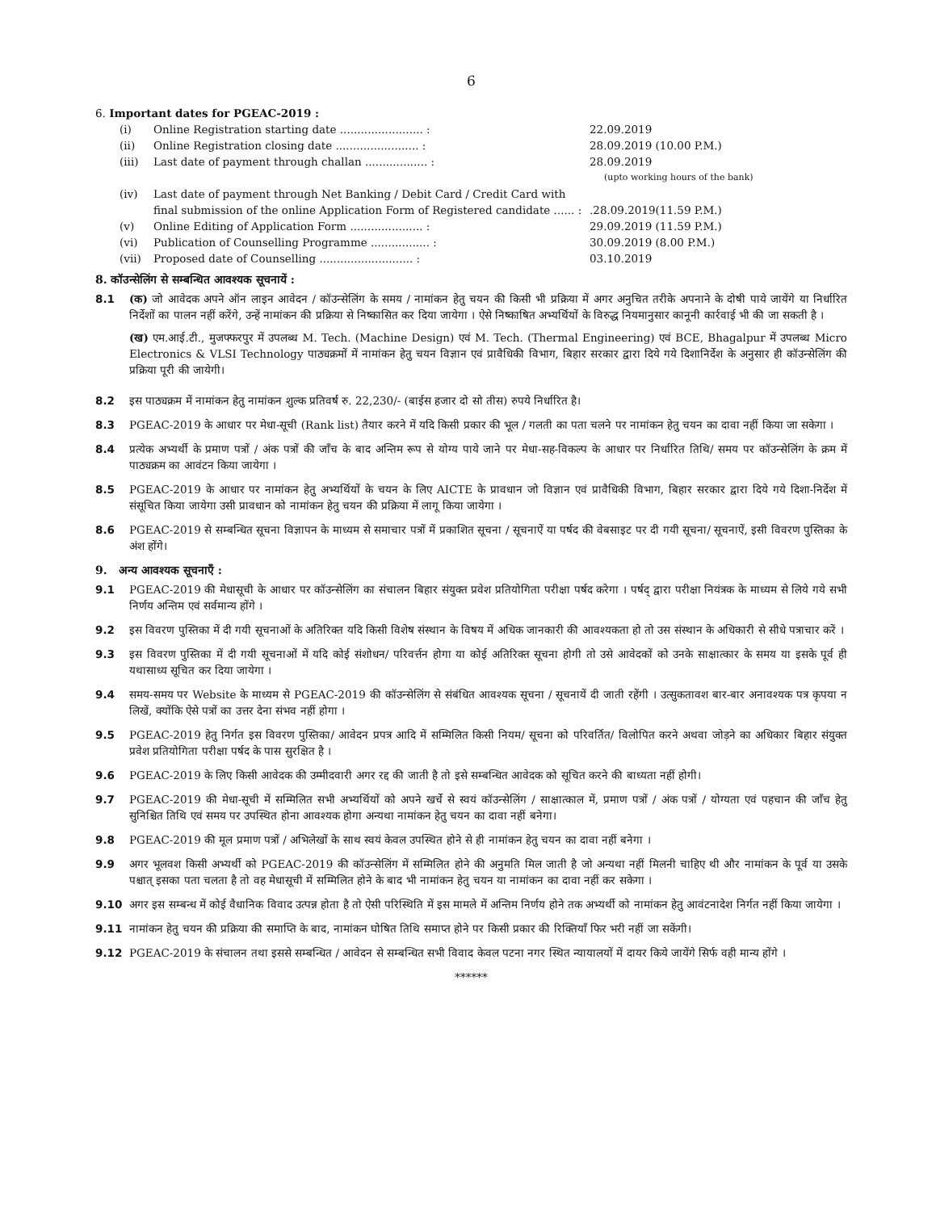6
6. Important dates for PGEAC-2019 :
(i) Online Registration starting date ........................ : 22.09.2019
(ii) Online Registration closing date ........................ : 28.09.2019 (10.00 P.M.)
(iii) Last date of payment through challan .................. : 28.09.2019
(upto working hours of the bank)
(iv) Last date of payment through Net Banking / Debit Card / Credit Card with final submission of the online Application Form of Registered candidate ...... :
.28.09.2019(11.59 P.M.)
(v) Online Editing of Application Form ..................... : 29.09.2019 (11.59 P.M.)
(vi) Publication of Counselling Programme ................. : 30.09.2019 (8.00 P.M.)
(vii) Proposed date of Counselling ........................... : 03.10.2019
8. कॉउन्सेलिंग से सम्बन्धित आवश्यक सूचनायें :
8.1 (क) जो आवेदक अपने ऑन लाइन आवेदन / कॉउन्सेलिंग के समय / नामांकन हेतु चयन की किसी भी प्रक्रिया में अगर अनुचित तरीके अपनाने के दोषी पाये जायेंगे या निर्धारित निर्देशों का पालन नहीं करेंगे, उन्हें नामांकन की प्रक्रिया से निष्कासित कर दिया जायेगा । ऐसे निष्काषित अभ्यर्थियों के विरुद्ध नियमानुसार कानूनी कार्रवाई भी की जा सकती है ।
(ख) एम.आई.टी., मुजफ्फरपुर में उपलब्ध M. Tech. (Machine Design) एवं M. Tech. (Thermal Engineering) एवं BCE, Bhagalpur में उपलब्ध Micro Electronics & VLSI Technology पाठ्यक्रमों में नामांकन हेतु चयन विज्ञान एवं प्रावैधिकी विभाग, बिहार सरकार द्वारा दिये गये दिशानिर्देश के अनुसार ही कॉउन्सेलिंग की प्रक्रिया पूरी की जायेगी।
8.2 इस पाठ्यक्रम में नामांकन हेतु नामांकन शुल्क प्रतिवर्ष रु. 22,230/- (बाईस हजार दो सो तीस) रुपये निर्धारित है।
8.3 PGEAC-2019 के आधार पर मेधा-सूची (Rank list) तैयार करने में यदि किसी प्रकार की भूल / गलती का पता चलने पर नामांकन हेतु चयन का दावा नहीं किया जा सकेगा ।
8.4 प्रत्येक अभ्यर्थी के प्रमाण पत्रों / अंक पत्रों की जाँच के बाद अन्तिम रूप से योग्य पाये जाने पर मेधा-सह-विकल्प के आधार पर निर्धारित तिथि/ समय पर कॉउन्सेलिंग के क्रम में पाठ्यक्रम का आवंटन किया जायेगा ।
8.5 PGEAC-2019 के आधार पर नामांकन हेतु अभ्यर्थियों के चयन के लिए AICTE के प्रावधान जो विज्ञान एवं प्रावैधिकी विभाग, बिहार सरकार द्वारा दिये गये दिशा-निर्देश में संसूचित किया जायेगा उसी प्रावधान को नामांकन हेतु चयन की प्रक्रिया में लागू किया जायेगा ।
8.6 PGEAC-2019 से सम्बन्धित सूचना विज्ञापन के माध्यम से समाचार पत्रों में प्रकाशित सूचना / सूचनाऐं या पर्षद की वेबसाइट पर दी गयी सूचना/ सूचनाऐं, इसी विवरण पुस्तिका के अंश होंगे।
9. अन्य आवश्यक सूचनाएँ :
9.1 PGEAC-2019 की मेधासूची के आधार पर कॉउन्सेलिंग का संचालन बिहार संयुक्त प्रवेश प्रतियोगिता परीक्षा पर्षद करेगा । पर्षद् द्वारा परीक्षा नियंत्रक के माध्यम से लिये गये सभी निर्णय अन्तिम एवं सर्वमान्य होंगे ।
9.2 इस विवरण पुस्तिका में दी गयी सूचनाओं के अतिरिक्त यदि किसी विशेष संस्थान के विषय में अधिक जानकारी की आवश्यकता हो तो उस संस्थान के अधिकारी से सीधे पत्राचार करें ।
9.3 इस विवरण पुस्तिका में दी गयी सूचनाओं में यदि कोई संशोधन/ परिवर्त्तन होगा या कोई अतिरिक्त सूचना होगी तो उसे आवेदकों को उनके साक्षात्कार के समय या इसके पूर्व ही यथासाध्य सूचित कर दिया जायेगा ।
9.4 समय-समय पर Website के माध्यम से PGEAC-2019 की कॉउन्सेलिंग से संबंधित आवश्यक सूचना / सूचनायें दी जाती रहेंगी । उत्सुकतावश बार-बार अनावश्यक पत्र कृपया न लिखें, क्योंकि ऐसे पत्रों का उत्तर देना संभव नहीं होगा ।
9.5 PGEAC-2019 हेतु निर्गत इस विवरण पुस्तिका/ आवेदन प्रपत्र आदि में सम्मिलित किसी नियम/ सूचना को परिवर्तित/ विलोपित करने अथवा जोड़ने का अधिकार बिहार संयुक्त प्रवेश प्रतियोगिता परीक्षा पर्षद के पास सुरक्षित है ।
9.6 PGEAC-2019 के लिए किसी आवेदक की उम्मीदवारी अगर रद्द की जाती है तो इसे सम्बन्धित आवेदक को सूचित करने की बाध्यता नहीं होगी।
9.7 PGEAC-2019 की मेधा-सूची में सम्मिलित सभी अभ्यर्थियों को अपने खर्चे से स्वयं कॉउन्सेलिंग / साक्षात्काल में, प्रमाण पत्रों / अंक पत्रों / योग्यता एवं पहचान की जाँच हेतु सुनिश्चित तिथि एवं समय पर उपस्थित होना आवश्यक होगा अन्यथा नामांकन हेतु चयन का दावा नहीं बनेगा।
9.8 PGEAC-2019 की मूल प्रमाण पत्रों / अभिलेखों के साथ स्वयं केवल उपस्थित होने से ही नामांकन हेतु चयन का दावा नहीं बनेगा ।
9.9 अगर भूलवश किसी अभ्यर्थी को PGEAC-2019 की कॉउन्सेलिंग में सम्मिलित होने की अनुमति मिल जाती है जो अन्यथा नहीं मिलनी चाहिए थी और नामांकन के पूर्व या उसके पश्चात् इसका पता चलता है तो वह मेधासूची में सम्मिलित होने के बाद भी नामांकन हेतु चयन या नामांकन का दावा नहीं कर सकेगा ।
9.10 अगर इस सम्बन्ध में कोई वैधानिक विवाद उत्पन्न होता है तो ऐसी परिस्थिति में इस मामले में अन्तिम निर्णय होने तक अभ्यर्थी को नामांकन हेतु आवंटनादेश निर्गत नहीं किया जायेगा ।
9.11 नामांकन हेतु चयन की प्रक्रिया की समाप्ति के बाद, नामांकन घोषित तिथि समाप्त होने पर किसी प्रकार की रिक्तियाँ फिर भरी नहीं जा सकेंगी।
9.12 PGEAC-2019 के संचालन तथा इससे सम्बन्धित / आवेदन से सम्बन्धित सभी विवाद केवल पटना नगर स्थित न्यायालयों में दायर किये जायेंगे सिर्फ वही मान्य होंगे ।
******